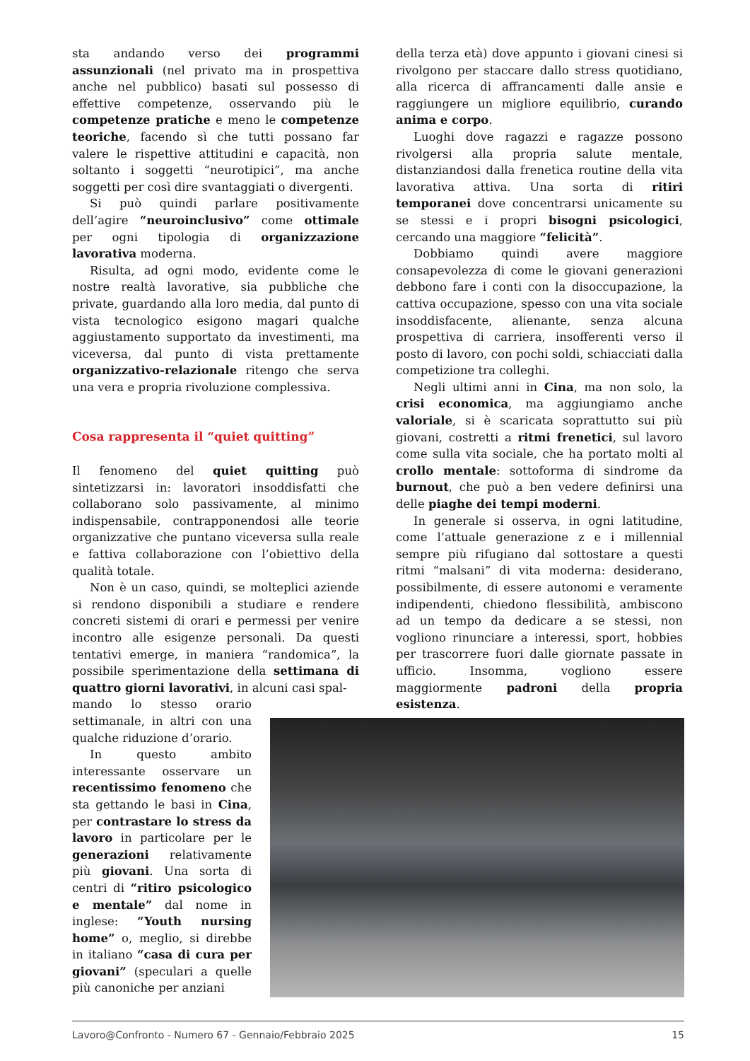sta andando verso dei programmi assunzionali (nel privato ma in prospettiva anche nel pubblico) basati sul possesso di effettive competenze, osservando più le competenze pratiche e meno le competenze teoriche, facendo sì che tutti possano far valere le rispettive attitudini e capacità, non soltanto i soggetti “neurotipici”, ma anche soggetti per così dire svantaggiati o divergenti.
Si può quindi parlare positivamente dell’agire “neuroinclusivo” come ottimale per ogni tipologia di organizzazione lavorativa moderna.
Risulta, ad ogni modo, evidente come le nostre realtà lavorative, sia pubbliche che private, guardando alla loro media, dal punto di vista tecnologico esigono magari qualche aggiustamento supportato da investimenti, ma viceversa, dal punto di vista prettamente organizzativo-relazionale ritengo che serva una vera e propria rivoluzione complessiva.
Cosa rappresenta il “quiet quitting”
Il fenomeno del quiet quitting può sintetizzarsi in: lavoratori insoddisfatti che collaborano solo passivamente, al minimo indispensabile, contrapponendosi alle teorie organizzative che puntano viceversa sulla reale e fattiva collaborazione con l’obiettivo della qualità totale.
Non è un caso, quindi, se molteplici aziende si rendono disponibili a studiare e rendere concreti sistemi di orari e permessi per venire incontro alle esigenze personali. Da questi tentativi emerge, in maniera “randomica”, la possibile sperimentazione della settimana di quattro giorni lavorativi, in alcuni casi spal-
mando lo stesso orario settimanale, in altri con una qualche riduzione d’orario.
In questo ambito interessante osservare un recentissimo fenomeno che sta gettando le basi in Cina, per contrastare lo stress da lavoro in particolare per le generazioni relativamente più giovani. Una sorta di centri di “ritiro psicologico e mentale” dal nome in inglese: “Youth nursing home” o, meglio, si direbbe in italiano “casa di cura per giovani” (speculari a quelle più canoniche per anziani
della terza età) dove appunto i giovani cinesi si rivolgono per staccare dallo stress quotidiano, alla ricerca di affrancamenti dalle ansie e raggiungere un migliore equilibrio, curando anima e corpo.
Luoghi dove ragazzi e ragazze possono rivolgersi alla propria salute mentale, distanziandosi dalla frenetica routine della vita lavorativa attiva. Una sorta di ritiri temporanei dove concentrarsi unicamente su se stessi e i propri bisogni psicologici, cercando una maggiore “felicità”.
Dobbiamo quindi avere maggiore consapevolezza di come le giovani generazioni debbono fare i conti con la disoccupazione, la cattiva occupazione, spesso con una vita sociale insoddisfacente, alienante, senza alcuna prospettiva di carriera, insofferenti verso il posto di lavoro, con pochi soldi, schiacciati dalla competizione tra colleghi.
Negli ultimi anni in Cina, ma non solo, la crisi economica, ma aggiungiamo anche valoriale, si è scaricata soprattutto sui più giovani, costretti a ritmi frenetici, sul lavoro come sulla vita sociale, che ha portato molti al crollo mentale: sottoforma di sindrome da burnout, che può a ben vedere definirsi una delle piaghe dei tempi moderni.
In generale si osserva, in ogni latitudine, come l’attuale generazione z e i millennial sempre più rifugiano dal sottostare a questi ritmi “malsani” di vita moderna: desiderano, possibilmente, di essere autonomi e veramente indipendenti, chiedono flessibilità, ambiscono ad un tempo da dedicare a se stessi, non vogliono rinunciare a interessi, sport, hobbies per trascorrere fuori dalle giornate passate in ufficio. Insomma, vogliono essere maggiormente padroni della propria esistenza.
Lavoro@Confronto - Numero 67 - Gennaio/Febbraio 2025 15